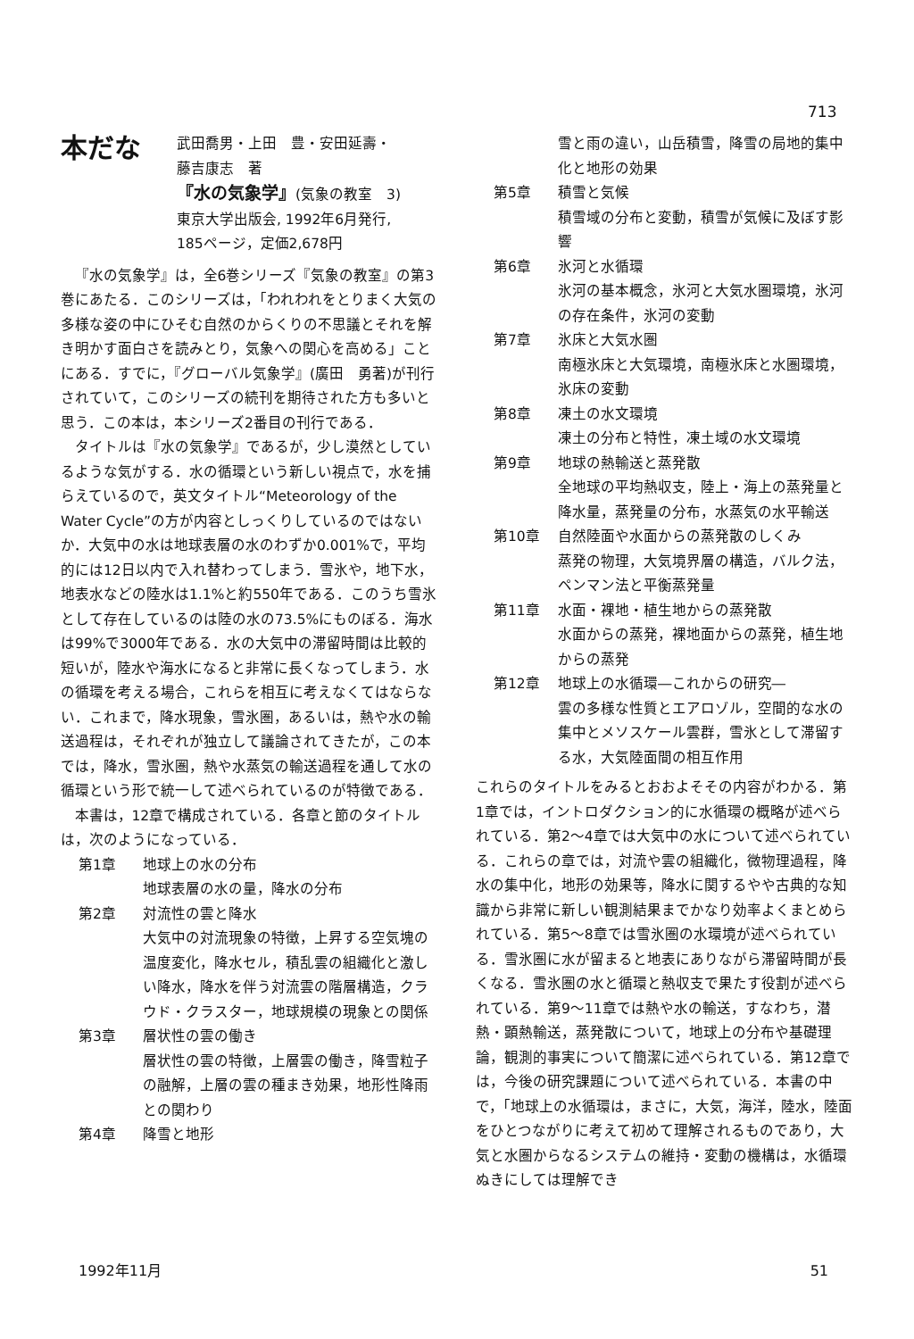713
本だな
武田喬男・上田　豊・安田延壽・
藤吉康志　著
『水の気象学』(気象の教室　3)
東京大学出版会, 1992年6月発行,
185ページ，定価2,678円
『水の気象学』は，全6巻シリーズ『気象の教室』の第3巻にあたる．このシリーズは，「われわれをとりまく大気の多様な姿の中にひそむ自然のからくりの不思議とそれを解き明かす面白さを読みとり，気象への関心を高める」ことにある．すでに，『グローバル気象学』(廣田　勇著)が刊行されていて，このシリーズの続刊を期待された方も多いと思う．この本は，本シリーズ2番目の刊行である．
タイトルは『水の気象学』であるが，少し漠然としているような気がする．水の循環という新しい視点で，水を捕らえているので，英文タイトル“Meteorology of the Water Cycle”の方が内容としっくりしているのではないか．大気中の水は地球表層の水のわずか0.001%で，平均的には12日以内で入れ替わってしまう．雪氷や，地下水，地表水などの陸水は1.1%と約550年である．このうち雪氷として存在しているのは陸の水の73.5%にものぼる．海水は99%で3000年である．水の大気中の滞留時間は比較的短いが，陸水や海水になると非常に長くなってしまう．水の循環を考える場合，これらを相互に考えなくてはならない．これまで，降水現象，雪氷圏，あるいは，熱や水の輸送過程は，それぞれが独立して議論されてきたが，この本では，降水，雪氷圏，熱や水蒸気の輸送過程を通して水の循環という形で統一して述べられているのが特徴である．
本書は，12章で構成されている．各章と節のタイトルは，次のようになっている．
第1章 地球上の水の分布
地球表層の水の量，降水の分布
第2章 対流性の雲と降水
大気中の対流現象の特徴，上昇する空気塊の温度変化，降水セル，積乱雲の組織化と激しい降水，降水を伴う対流雲の階層構造，クラウド・クラスター，地球規模の現象との関係
第3章 層状性の雲の働き
層状性の雲の特徴，上層雲の働き，降雪粒子の融解，上層の雲の種まき効果，地形性降雨との関わり
第4章 降雪と地形
雪と雨の違い，山岳積雪，降雪の局地的集中化と地形の効果
第5章 積雪と気候
積雪域の分布と変動，積雪が気候に及ぼす影響
第6章 氷河と水循環
氷河の基本概念，氷河と大気水圏環境，氷河の存在条件，氷河の変動
第7章 氷床と大気水圏
南極氷床と大気環境，南極氷床と水圏環境，氷床の変動
第8章 凍土の水文環境
凍土の分布と特性，凍土域の水文環境
第9章 地球の熱輸送と蒸発散
全地球の平均熱収支，陸上・海上の蒸発量と降水量，蒸発量の分布，水蒸気の水平輸送
第10章 自然陸面や水面からの蒸発散のしくみ
蒸発の物理，大気境界層の構造，バルク法，ペンマン法と平衡蒸発量
第11章 水面・裸地・植生地からの蒸発散
水面からの蒸発，裸地面からの蒸発，植生地からの蒸発
第12章 地球上の水循環―これからの研究―
雲の多様な性質とエアロゾル，空間的な水の集中とメソスケール雲群，雪氷として滞留する水，大気陸面間の相互作用
これらのタイトルをみるとおおよそその内容がわかる．第1章では，イントロダクション的に水循環の概略が述べられている．第2～4章では大気中の水について述べられている．これらの章では，対流や雲の組織化，微物理過程，降水の集中化，地形の効果等，降水に関するやや古典的な知識から非常に新しい観測結果までかなり効率よくまとめられている．第5～8章では雪氷圏の水環境が述べられている．雪氷圏に水が留まると地表にありながら滞留時間が長くなる．雪氷圏の水と循環と熱収支で果たす役割が述べられている．第9～11章では熱や水の輸送，すなわち，潜熱・顕熱輸送，蒸発散について，地球上の分布や基礎理論，観測的事実について簡潔に述べられている．第12章では，今後の研究課題について述べられている．本書の中で，「地球上の水循環は，まさに，大気，海洋，陸水，陸面をひとつながりに考えて初めて理解されるものであり，大気と水圏からなるシステムの維持・変動の機構は，水循環ぬきにしては理解でき
1992年11月 51